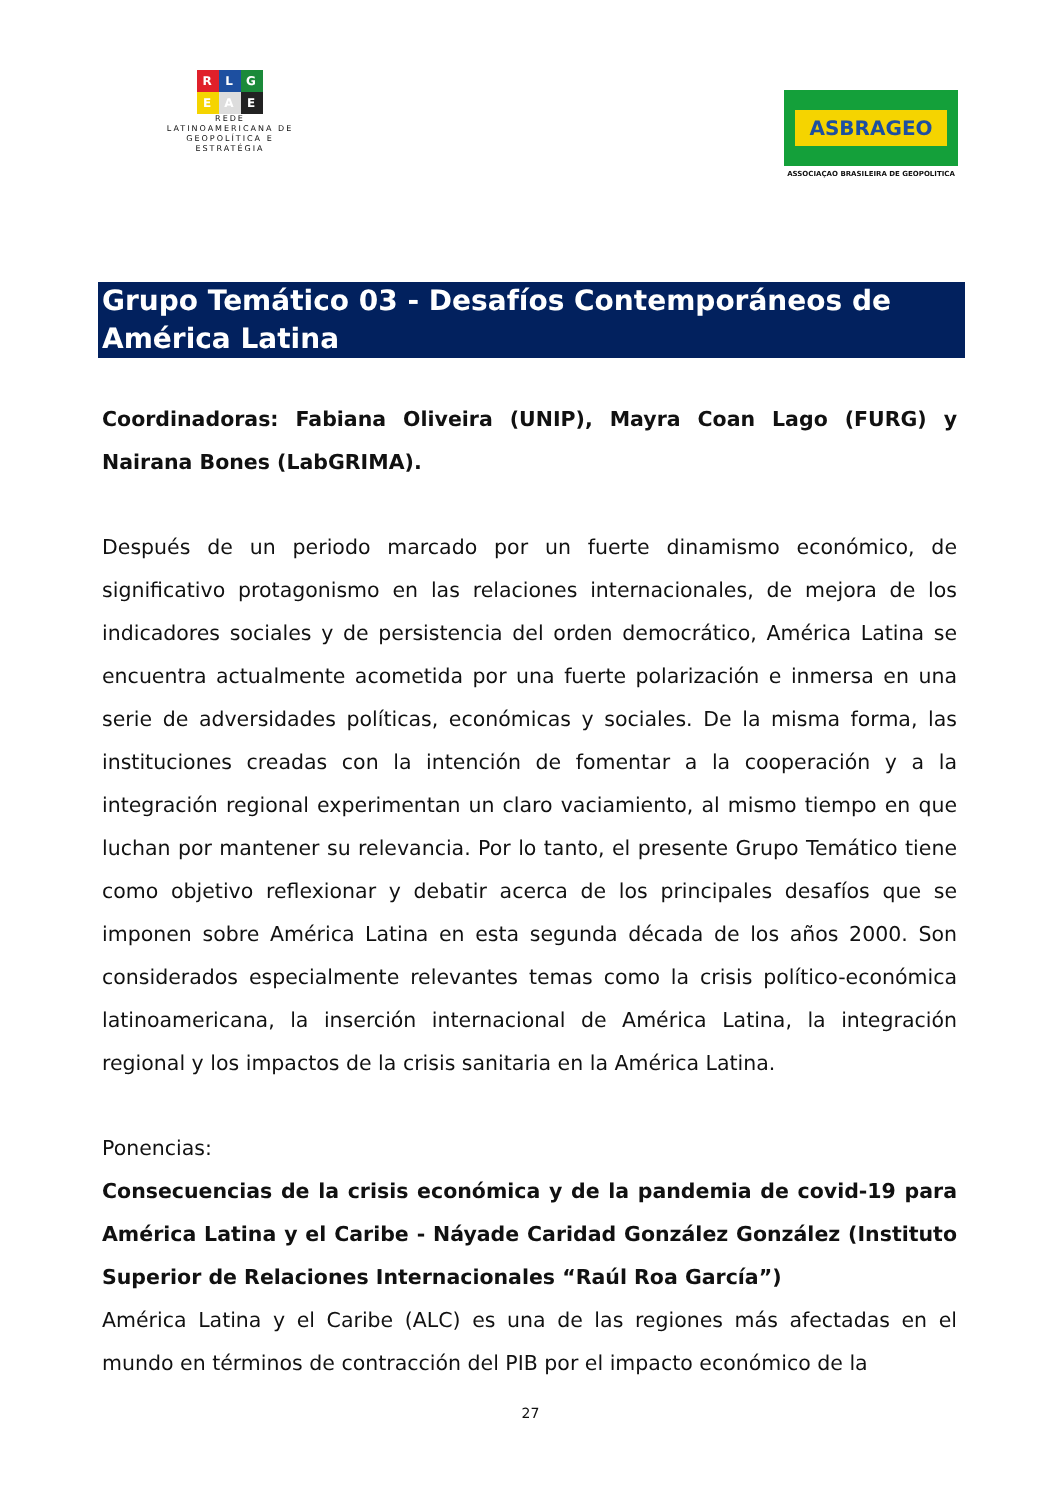R L G
E A E
REDE
LATINOAMERICANA DE
GEOPOLÍTICA E
ESTRATÉGIA
ASBRAGEO
ASSOCIAÇAO BRASILEIRA DE GEOPOLITICA
Grupo Temático 03 - Desafíos Contemporáneos de América Latina
Coordinadoras: Fabiana Oliveira (UNIP), Mayra Coan Lago (FURG) y Nairana Bones (LabGRIMA).
Después de un periodo marcado por un fuerte dinamismo económico, de significativo protagonismo en las relaciones internacionales, de mejora de los indicadores sociales y de persistencia del orden democrático, América Latina se encuentra actualmente acometida por una fuerte polarización e inmersa en una serie de adversidades políticas, económicas y sociales. De la misma forma, las instituciones creadas con la intención de fomentar a la cooperación y a la integración regional experimentan un claro vaciamiento, al mismo tiempo en que luchan por mantener su relevancia. Por lo tanto, el presente Grupo Temático tiene como objetivo reflexionar y debatir acerca de los principales desafíos que se imponen sobre América Latina en esta segunda década de los años 2000. Son considerados especialmente relevantes temas como la crisis político-económica latinoamericana, la inserción internacional de América Latina, la integración regional y los impactos de la crisis sanitaria en la América Latina.
Ponencias:
Consecuencias de la crisis económica y de la pandemia de covid-19 para América Latina y el Caribe - Náyade Caridad González González (Instituto Superior de Relaciones Internacionales “Raúl Roa García”)
América Latina y el Caribe (ALC) es una de las regiones más afectadas en el mundo en términos de contracción del PIB por el impacto económico de la
27